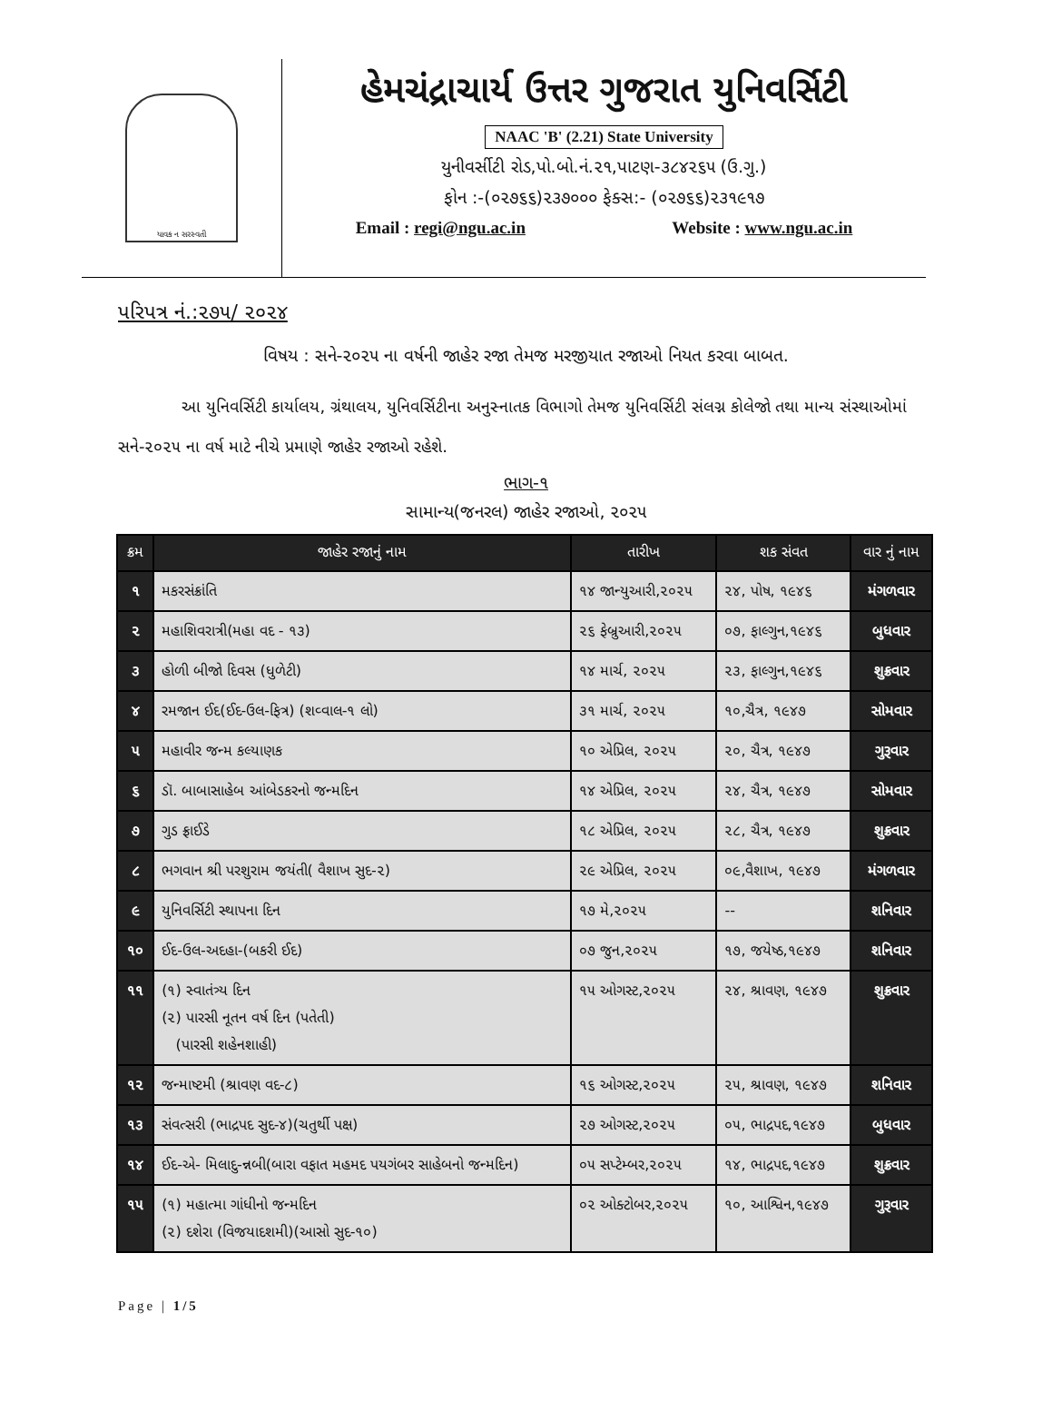યાવક ન સરસ્વતી
હેમચંદ્રાચાર્ય ઉત્તર ગુજરાત યુનિવર્સિટી
NAAC 'B' (2.21) State University
યુનીવર્સીટી રોડ,પો.બો.નં.૨૧,પાટણ-૩૮૪૨૬૫ (ઉ.ગુ.)
ફોન :-(૦૨૭૬૬)૨૩૭૦૦૦ ફેક્સ:- (૦૨૭૬૬)૨૩૧૯૧૭
Email : regi@ngu.ac.in Website : www.ngu.ac.in
પરિપત્ર નં.:૨૭૫/ ૨૦૨૪
વિષય : સને-૨૦૨૫ ના વર્ષની જાહેર રજા તેમજ મરજીયાત રજાઓ નિયત કરવા બાબત.
આ યુનિવર્સિટી કાર્યાલય, ગ્રંથાલય, યુનિવર્સિટીના અનુસ્નાતક વિભાગો તેમજ યુનિવર્સિટી સંલગ્ન કોલેજો તથા માન્ય સંસ્થાઓમાં સને-૨૦૨૫ ના વર્ષ માટે નીચે પ્રમાણે જાહેર રજાઓ રહેશે.
ભાગ-૧
સામાન્ય(જનરલ) જાહેર રજાઓ, ૨૦૨૫
| ક્રમ | જાહેર રજાનું નામ | તારીખ | શક સંવત | વાર નું નામ |
| --- | --- | --- | --- | --- |
| ૧ | મકરસંક્રાંતિ | ૧૪ જાન્યુઆરી,૨૦૨૫ | ૨૪, પોષ, ૧૯૪૬ | મંગળવાર |
| ૨ | મહાશિવરાત્રી(મહા વદ - ૧૩) | ૨૬ ફેબ્રુઆરી,૨૦૨૫ | ૦૭, ફાલ્ગુન,૧૯૪૬ | બુધવાર |
| ૩ | હોળી બીજો દિવસ (ધુળેટી) | ૧૪ માર્ચ, ૨૦૨૫ | ૨૩, ફાલ્ગુન,૧૯૪૬ | શુક્રવાર |
| ૪ | રમજાન ઈદ(ઈદ-ઉલ-ફિત્ર) (શવ્વાલ-૧ લો) | ૩૧ માર્ચ, ૨૦૨૫ | ૧૦,ચૈત્ર, ૧૯૪૭ | સોમવાર |
| ૫ | મહાવીર જન્મ કલ્યાણક | ૧૦ એપ્રિલ, ૨૦૨૫ | ૨૦, ચૈત્ર, ૧૯૪૭ | ગુરૂવાર |
| ૬ | ડૉ. બાબાસાહેબ આંબેડકરનો જન્મદિન | ૧૪ એપ્રિલ, ૨૦૨૫ | ૨૪, ચૈત્ર, ૧૯૪૭ | સોમવાર |
| ૭ | ગુડ ફ્રાઈડે | ૧૮ એપ્રિલ, ૨૦૨૫ | ૨૮, ચૈત્ર, ૧૯૪૭ | શુક્રવાર |
| ૮ | ભગવાન શ્રી પરશુરામ જયંતી( વૈશાખ સુદ-૨) | ૨૯ એપ્રિલ, ૨૦૨૫ | ૦૯,વૈશાખ, ૧૯૪૭ | મંગળવાર |
| ૯ | યુનિવર્સિટી સ્થાપના દિન | ૧૭ મે,૨૦૨૫ | -- | શનિવાર |
| ૧૦ | ઈદ-ઉલ-અદહા-(બકરી ઈદ) | ૦૭ જુન,૨૦૨૫ | ૧૭, જયેષ્ઠ,૧૯૪૭ | શનિવાર |
| ૧૧ | (૧) સ્વાતંત્ર્ય દિન (૨) પારસી નૂતન વર્ષ દિન (પતેતી) (પારસી શહેનશાહી) | ૧૫ ઓગસ્ટ,૨૦૨૫ | ૨૪, શ્રાવણ, ૧૯૪૭ | શુક્રવાર |
| ૧૨ | જન્માષ્ટમી (શ્રાવણ વદ-૮) | ૧૬ ઓગસ્ટ,૨૦૨૫ | ૨૫, શ્રાવણ, ૧૯૪૭ | શનિવાર |
| ૧૩ | સંવત્સરી (ભાદ્રપદ સુદ-૪)(ચતુર્થી પક્ષ) | ૨૭ ઓગસ્ટ,૨૦૨૫ | ૦૫, ભાદ્રપદ,૧૯૪૭ | બુધવાર |
| ૧૪ | ઈદ-એ- મિલાદુ-ન્નબી(બારા વફાત મહમદ પયગંબર સાહેબનો જન્મદિન) | ૦૫ સપ્ટેમ્બર,૨૦૨૫ | ૧૪, ભાદ્રપદ,૧૯૪૭ | શુક્રવાર |
| ૧૫ | (૧) મહાત્મા ગાંધીનો જન્મદિન (૨) દશેરા (વિજયાદશમી)(આસો સુદ-૧૦) | ૦૨ ઓક્ટોબર,૨૦૨૫ | ૧૦, આશ્વિન,૧૯૪૭ | ગુરૂવાર |
Page | 1/5